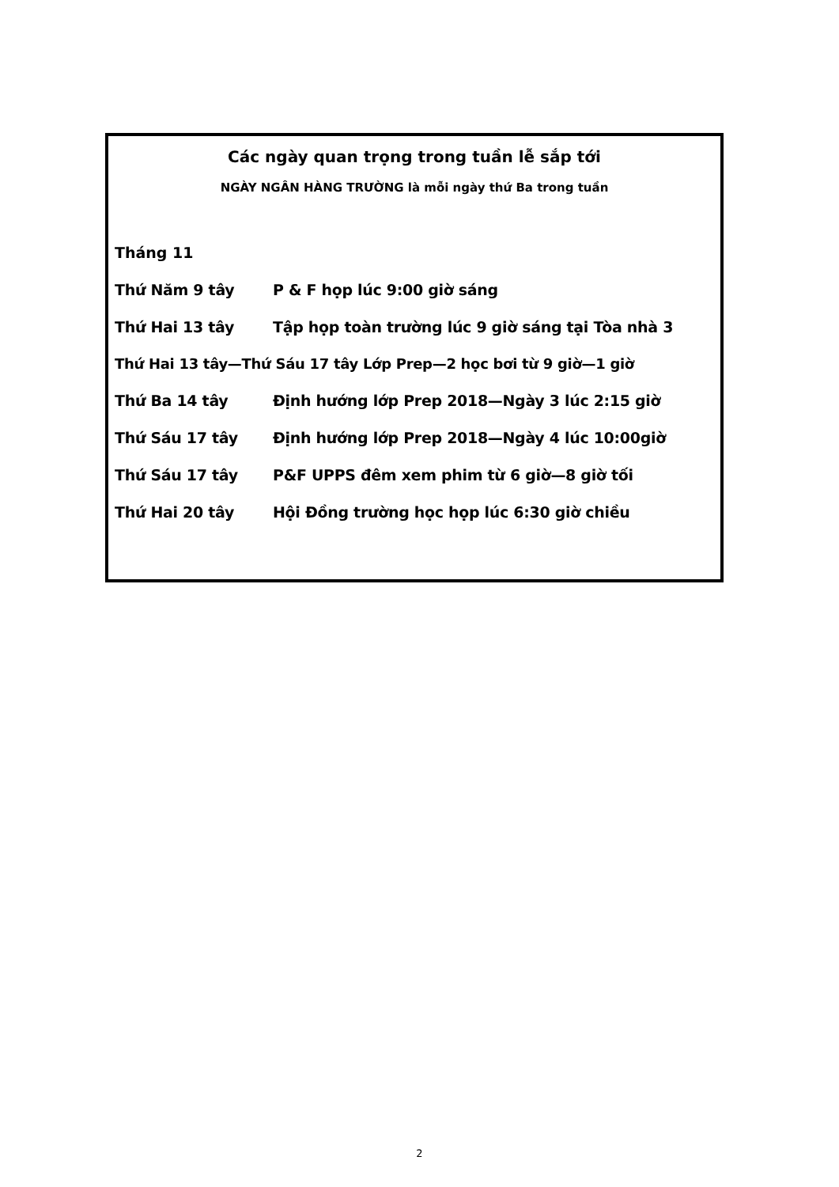Các ngày quan trọng trong tuần lễ sắp tới
NGÀY NGÂN HÀNG TRƯỜNG là mỗi ngày thứ Ba trong tuần
Tháng 11
Thứ Năm 9 tây P & F họp lúc 9:00 giờ sáng
Thứ Hai 13 tây Tập họp toàn trường lúc 9 giờ sáng tại Tòa nhà 3
Thứ Hai 13 tây—Thứ Sáu 17 tây Lớp Prep—2 học bơi từ 9 giờ—1 giờ
Thứ Ba 14 tây Định hướng lớp Prep 2018—Ngày 3 lúc 2:15 giờ
Thứ Sáu 17 tây Định hướng lớp Prep 2018—Ngày 4 lúc 10:00giờ
Thứ Sáu 17 tây P&F UPPS đêm xem phim từ 6 giờ—8 giờ tối
Thứ Hai 20 tây Hội Đồng trường học họp lúc 6:30 giờ chiều
2